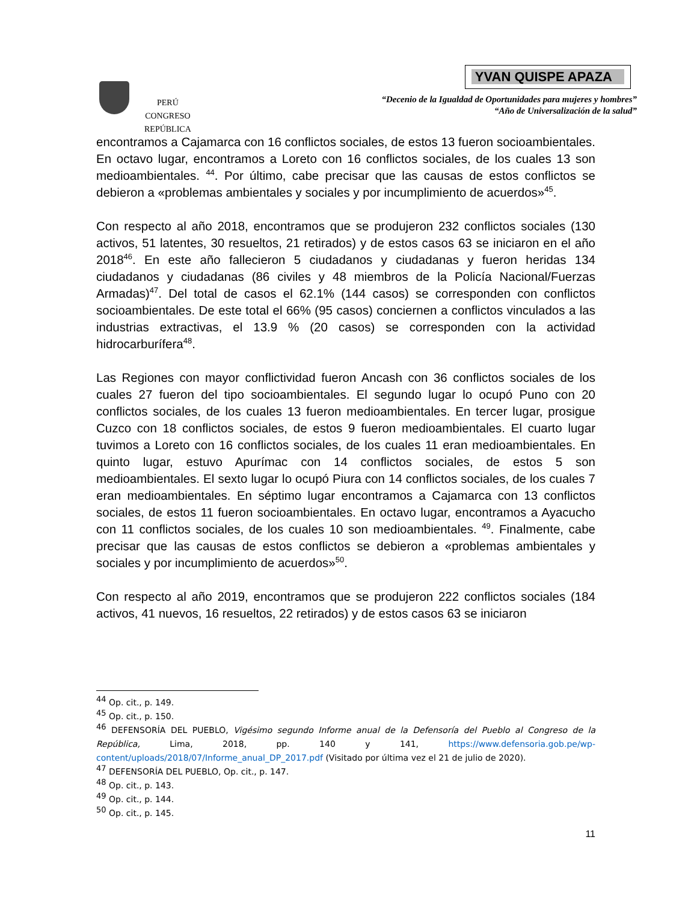PERÚ
CONGRESO
REPÚBLICA
YVAN QUISPE APAZA
“Decenio de la Igualdad de Oportunidades para mujeres y hombres”
“Año de Universalización de la salud”
encontramos a Cajamarca con 16 conflictos sociales, de estos 13 fueron socioambientales. En octavo lugar, encontramos a Loreto con 16 conflictos sociales, de los cuales 13 son medioambientales. <sup>44</sup>. Por último, cabe precisar que las causas de estos conflictos se debieron a «problemas ambientales y sociales y por incumplimiento de acuerdos»<sup>45</sup>.
Con respecto al año 2018, encontramos que se produjeron 232 conflictos sociales (130 activos, 51 latentes, 30 resueltos, 21 retirados) y de estos casos 63 se iniciaron en el año 2018<sup>46</sup>. En este año fallecieron 5 ciudadanos y ciudadanas y fueron heridas 134 ciudadanos y ciudadanas (86 civiles y 48 miembros de la Policía Nacional/Fuerzas Armadas)<sup>47</sup>. Del total de casos el 62.1% (144 casos) se corresponden con conflictos socioambientales. De este total el 66% (95 casos) conciernen a conflictos vinculados a las industrias extractivas, el 13.9 % (20 casos) se corresponden con la actividad hidrocarburífera<sup>48</sup>.
Las Regiones con mayor conflictividad fueron Ancash con 36 conflictos sociales de los cuales 27 fueron del tipo socioambientales. El segundo lugar lo ocupó Puno con 20 conflictos sociales, de los cuales 13 fueron medioambientales. En tercer lugar, prosigue Cuzco con 18 conflictos sociales, de estos 9 fueron medioambientales. El cuarto lugar tuvimos a Loreto con 16 conflictos sociales, de los cuales 11 eran medioambientales. En quinto lugar, estuvo Apurímac con 14 conflictos sociales, de estos 5 son medioambientales. El sexto lugar lo ocupó Piura con 14 conflictos sociales, de los cuales 7 eran medioambientales. En séptimo lugar encontramos a Cajamarca con 13 conflictos sociales, de estos 11 fueron socioambientales. En octavo lugar, encontramos a Ayacucho con 11 conflictos sociales, de los cuales 10 son medioambientales. <sup>49</sup>. Finalmente, cabe precisar que las causas de estos conflictos se debieron a «problemas ambientales y sociales y por incumplimiento de acuerdos»<sup>50</sup>.
Con respecto al año 2019, encontramos que se produjeron 222 conflictos sociales (184 activos, 41 nuevos, 16 resueltos, 22 retirados) y de estos casos 63 se iniciaron
<sup>44</sup> Op. cit., p. 149.
<sup>45</sup> Op. cit., p. 150.
<sup>46</sup> DEFENSORÍA DEL PUEBLO, Vigésimo segundo Informe anual de la Defensoría del Pueblo al Congreso de la República, Lima, 2018, pp. 140 y 141, https://www.defensoria.gob.pe/wp-content/uploads/2018/07/Informe_anual_DP_2017.pdf (Visitado por última vez el 21 de julio de 2020).
<sup>47</sup> DEFENSORÍA DEL PUEBLO, Op. cit., p. 147.
<sup>48</sup> Op. cit., p. 143.
<sup>49</sup> Op. cit., p. 144.
<sup>50</sup> Op. cit., p. 145.
11